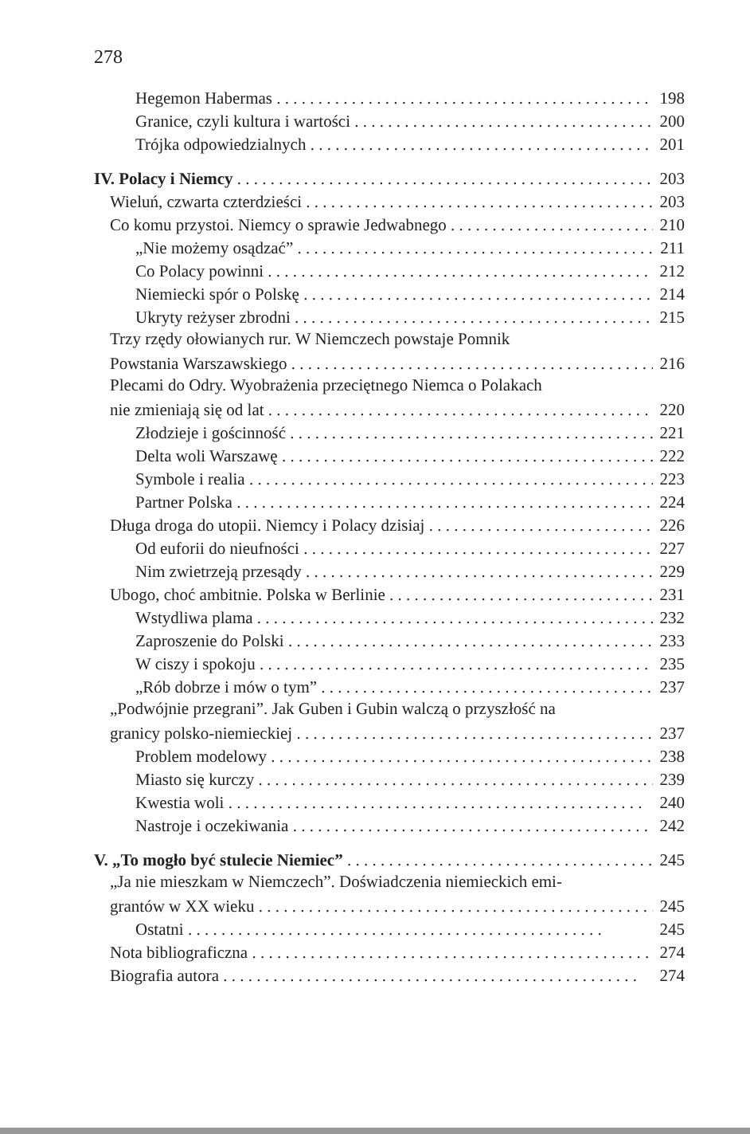278
Hegemon Habermas 198
Granice, czyli kultura i wartości 200
Trójka odpowiedzialnych 201
IV. Polacy i Niemcy 203
Wieluń, czwarta czterdzieści 203
Co komu przystoi. Niemcy o sprawie Jedwabnego 210
„Nie możemy osądzać” 211
Co Polacy powinni 212
Niemiecki spór o Polskę 214
Ukryty reżyser zbrodni 215
Trzy rzędy ołowianych rur. W Niemczech powstaje Pomnik
Powstania Warszawskiego 216
Plecami do Odry. Wyobrażenia przeciętnego Niemca o Polakach
nie zmieniają się od lat 220
Złodzieje i gościnność 221
Delta woli Warszawę 222
Symbole i realia 223
Partner Polska 224
Długa droga do utopii. Niemcy i Polacy dzisiaj 226
Od euforii do nieufności 227
Nim zwietrzeją przesądy 229
Ubogo, choć ambitnie. Polska w Berlinie 231
Wstydliwa plama 232
Zaproszenie do Polski 233
W ciszy i spokoju 235
„Rób dobrze i mów o tym” 237
„Podwójnie przegrani”. Jak Guben i Gubin walczą o przyszłość na
granicy polsko-niemieckiej 237
Problem modelowy 238
Miasto się kurczy 239
Kwestia woli 240
Nastroje i oczekiwania 242
V. „To mogło być stulecie Niemiec” 245
„Ja nie mieszkam w Niemczech”. Doświadczenia niemieckich emi-
grantów w XX wieku 245
Ostatni 245
Nota bibliograficzna 274
Biografia autora 274